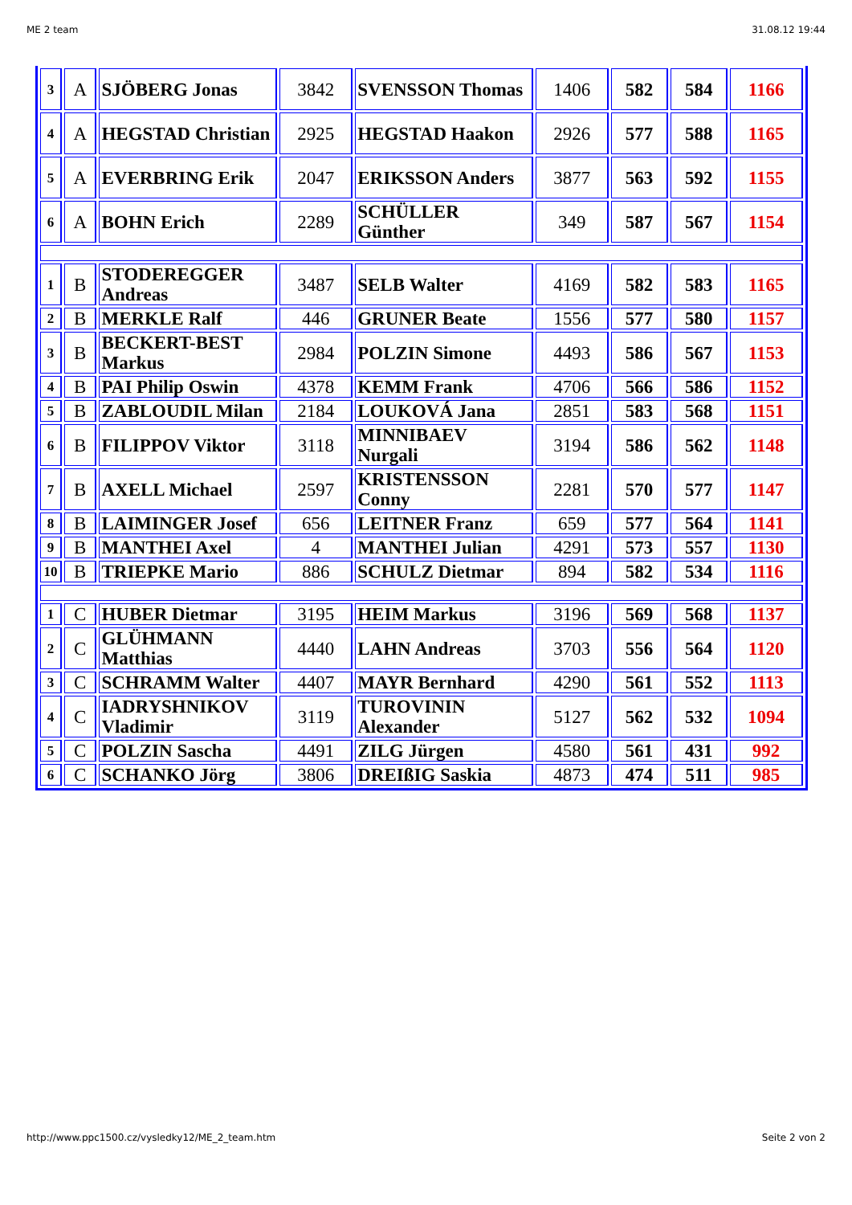ME 2 team 31.08.12 19:44
| 3 | A | SJÖBERG Jonas | 3842 | SVENSSON Thomas | 1406 | 582 | 584 | 1166 |
| 4 | A | HEGSTAD Christian | 2925 | HEGSTAD Haakon | 2926 | 577 | 588 | 1165 |
| 5 | A | EVERBRING Erik | 2047 | ERIKSSON Anders | 3877 | 563 | 592 | 1155 |
| 6 | A | BOHN Erich | 2289 | SCHÜLLER Günther | 349 | 587 | 567 | 1154 |
| 1 | B | STODEREGGER Andreas | 3487 | SELB Walter | 4169 | 582 | 583 | 1165 |
| 2 | B | MERKLE Ralf | 446 | GRUNER Beate | 1556 | 577 | 580 | 1157 |
| 3 | B | BECKERT-BEST Markus | 2984 | POLZIN Simone | 4493 | 586 | 567 | 1153 |
| 4 | B | PAI Philip Oswin | 4378 | KEMM Frank | 4706 | 566 | 586 | 1152 |
| 5 | B | ZABLOUDIL Milan | 2184 | LOUKOVÁ Jana | 2851 | 583 | 568 | 1151 |
| 6 | B | FILIPPOV Viktor | 3118 | MINNIBAEV Nurgali | 3194 | 586 | 562 | 1148 |
| 7 | B | AXELL Michael | 2597 | KRISTENSSON Conny | 2281 | 570 | 577 | 1147 |
| 8 | B | LAIMINGER Josef | 656 | LEITNER Franz | 659 | 577 | 564 | 1141 |
| 9 | B | MANTHEI Axel | 4 | MANTHEI Julian | 4291 | 573 | 557 | 1130 |
| 10 | B | TRIEPKE Mario | 886 | SCHULZ Dietmar | 894 | 582 | 534 | 1116 |
| 1 | C | HUBER Dietmar | 3195 | HEIM Markus | 3196 | 569 | 568 | 1137 |
| 2 | C | GLÜHMANN Matthias | 4440 | LAHN Andreas | 3703 | 556 | 564 | 1120 |
| 3 | C | SCHRAMM Walter | 4407 | MAYR Bernhard | 4290 | 561 | 552 | 1113 |
| 4 | C | IADRYSHNIKOV Vladimir | 3119 | TUROVININ Alexander | 5127 | 562 | 532 | 1094 |
| 5 | C | POLZIN Sascha | 4491 | ZILG Jürgen | 4580 | 561 | 431 | 992 |
| 6 | C | SCHANKO Jörg | 3806 | DREIßIG Saskia | 4873 | 474 | 511 | 985 |
http://www.ppc1500.cz/vysledky12/ME_2_team.htm Seite 2 von 2